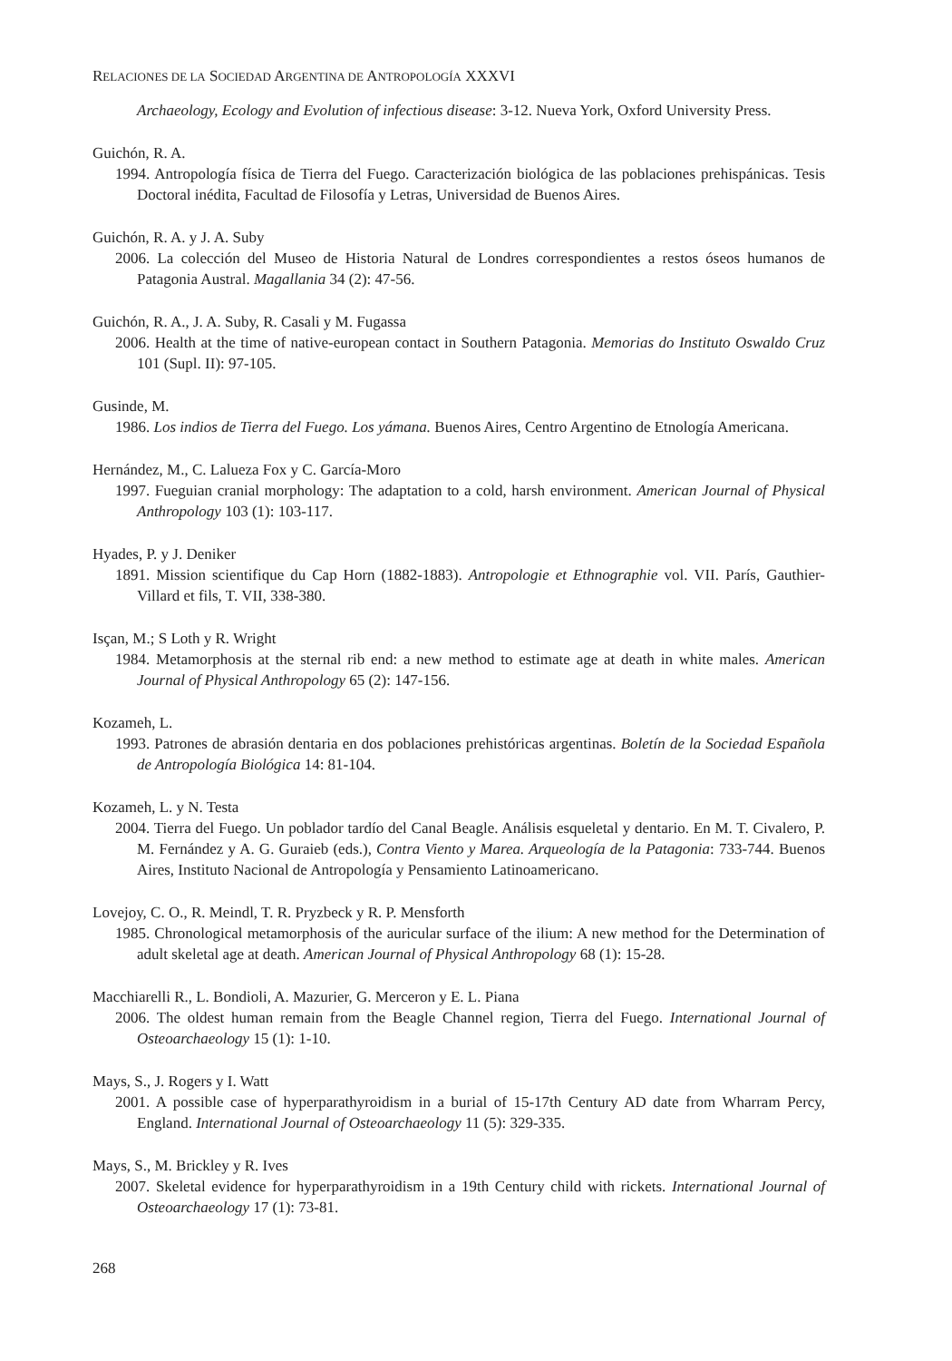RELACIONES DE LA SOCIEDAD ARGENTINA DE ANTROPOLOGÍA XXXVI
Archaeology, Ecology and Evolution of infectious disease: 3-12. Nueva York, Oxford University Press.
Guichón, R. A.
1994. Antropología física de Tierra del Fuego. Caracterización biológica de las poblaciones prehispánicas. Tesis Doctoral inédita, Facultad de Filosofía y Letras, Universidad de Buenos Aires.
Guichón, R. A. y J. A. Suby
2006. La colección del Museo de Historia Natural de Londres correspondientes a restos óseos humanos de Patagonia Austral. Magallania 34 (2): 47-56.
Guichón, R. A., J. A. Suby, R. Casali y M. Fugassa
2006. Health at the time of native-european contact in Southern Patagonia. Memorias do Instituto Oswaldo Cruz 101 (Supl. II): 97-105.
Gusinde, M.
1986. Los indios de Tierra del Fuego. Los yámana. Buenos Aires, Centro Argentino de Etnología Americana.
Hernández, M., C. Lalueza Fox y C. García-Moro
1997. Fueguian cranial morphology: The adaptation to a cold, harsh environment. American Journal of Physical Anthropology 103 (1): 103-117.
Hyades, P. y J. Deniker
1891. Mission scientifique du Cap Horn (1882-1883). Antropologie et Ethnographie vol. VII. París, Gauthier-Villard et fils, T. VII, 338-380.
Isçan, M.; S Loth y R. Wright
1984. Metamorphosis at the sternal rib end: a new method to estimate age at death in white males. American Journal of Physical Anthropology 65 (2): 147-156.
Kozameh, L.
1993. Patrones de abrasión dentaria en dos poblaciones prehistóricas argentinas. Boletín de la Sociedad Española de Antropología Biológica 14: 81-104.
Kozameh, L. y N. Testa
2004. Tierra del Fuego. Un poblador tardío del Canal Beagle. Análisis esqueletal y dentario. En M. T. Civalero, P. M. Fernández y A. G. Guraieb (eds.), Contra Viento y Marea. Arqueología de la Patagonia: 733-744. Buenos Aires, Instituto Nacional de Antropología y Pensamiento Latinoamericano.
Lovejoy, C. O., R. Meindl, T. R. Pryzbeck y R. P. Mensforth
1985. Chronological metamorphosis of the auricular surface of the ilium: A new method for the Determination of adult skeletal age at death. American Journal of Physical Anthropology 68 (1): 15-28.
Macchiarelli R., L. Bondioli, A. Mazurier, G. Merceron y E. L. Piana
2006. The oldest human remain from the Beagle Channel region, Tierra del Fuego. International Journal of Osteoarchaeology 15 (1): 1-10.
Mays, S., J. Rogers y I. Watt
2001. A possible case of hyperparathyroidism in a burial of 15-17th Century AD date from Wharram Percy, England. International Journal of Osteoarchaeology 11 (5): 329-335.
Mays, S., M. Brickley y R. Ives
2007. Skeletal evidence for hyperparathyroidism in a 19th Century child with rickets. International Journal of Osteoarchaeology 17 (1): 73-81.
268